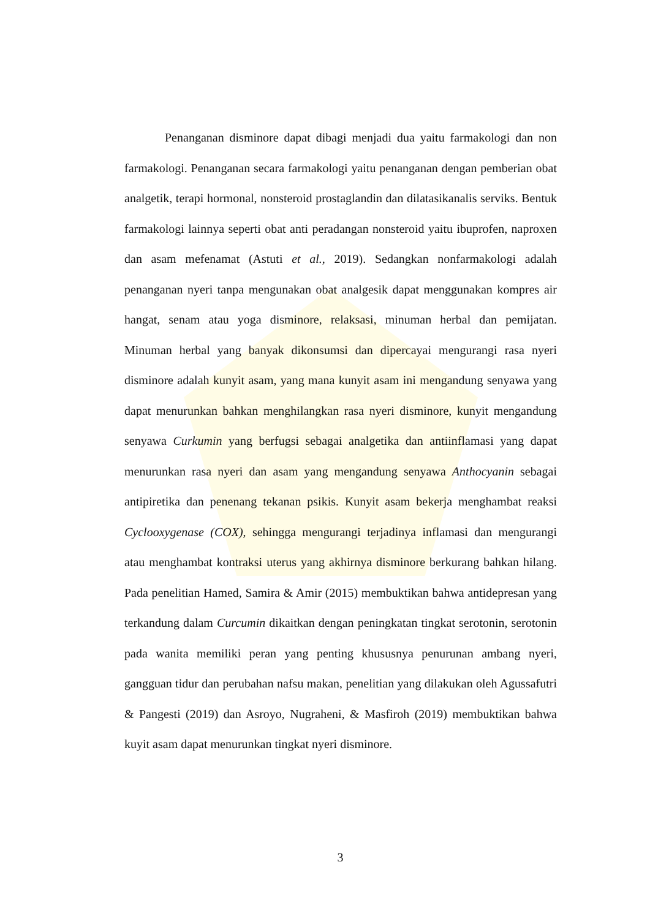Penanganan disminore dapat dibagi menjadi dua yaitu farmakologi dan non farmakologi. Penanganan secara farmakologi yaitu penanganan dengan pemberian obat analgetik, terapi hormonal, nonsteroid prostaglandin dan dilatasikanalis serviks. Bentuk farmakologi lainnya seperti obat anti peradangan nonsteroid yaitu ibuprofen, naproxen dan asam mefenamat (Astuti et al., 2019). Sedangkan nonfarmakologi adalah penanganan nyeri tanpa mengunakan obat analgesik dapat menggunakan kompres air hangat, senam atau yoga disminore, relaksasi, minuman herbal dan pemijatan. Minuman herbal yang banyak dikonsumsi dan dipercayai mengurangi rasa nyeri disminore adalah kunyit asam, yang mana kunyit asam ini mengandung senyawa yang dapat menurunkan bahkan menghilangkan rasa nyeri disminore, kunyit mengandung senyawa Curkumin yang berfugsi sebagai analgetika dan antiinflamasi yang dapat menurunkan rasa nyeri dan asam yang mengandung senyawa Anthocyanin sebagai antipiretika dan penenang tekanan psikis. Kunyit asam bekerja menghambat reaksi Cyclooxygenase (COX), sehingga mengurangi terjadinya inflamasi dan mengurangi atau menghambat kontraksi uterus yang akhirnya disminore berkurang bahkan hilang. Pada penelitian Hamed, Samira & Amir (2015) membuktikan bahwa antidepresan yang terkandung dalam Curcumin dikaitkan dengan peningkatan tingkat serotonin, serotonin pada wanita memiliki peran yang penting khususnya penurunan ambang nyeri, gangguan tidur dan perubahan nafsu makan, penelitian yang dilakukan oleh Agussafutri & Pangesti (2019) dan Asroyo, Nugraheni, & Masfiroh (2019) membuktikan bahwa kuyit asam dapat menurunkan tingkat nyeri disminore.
3